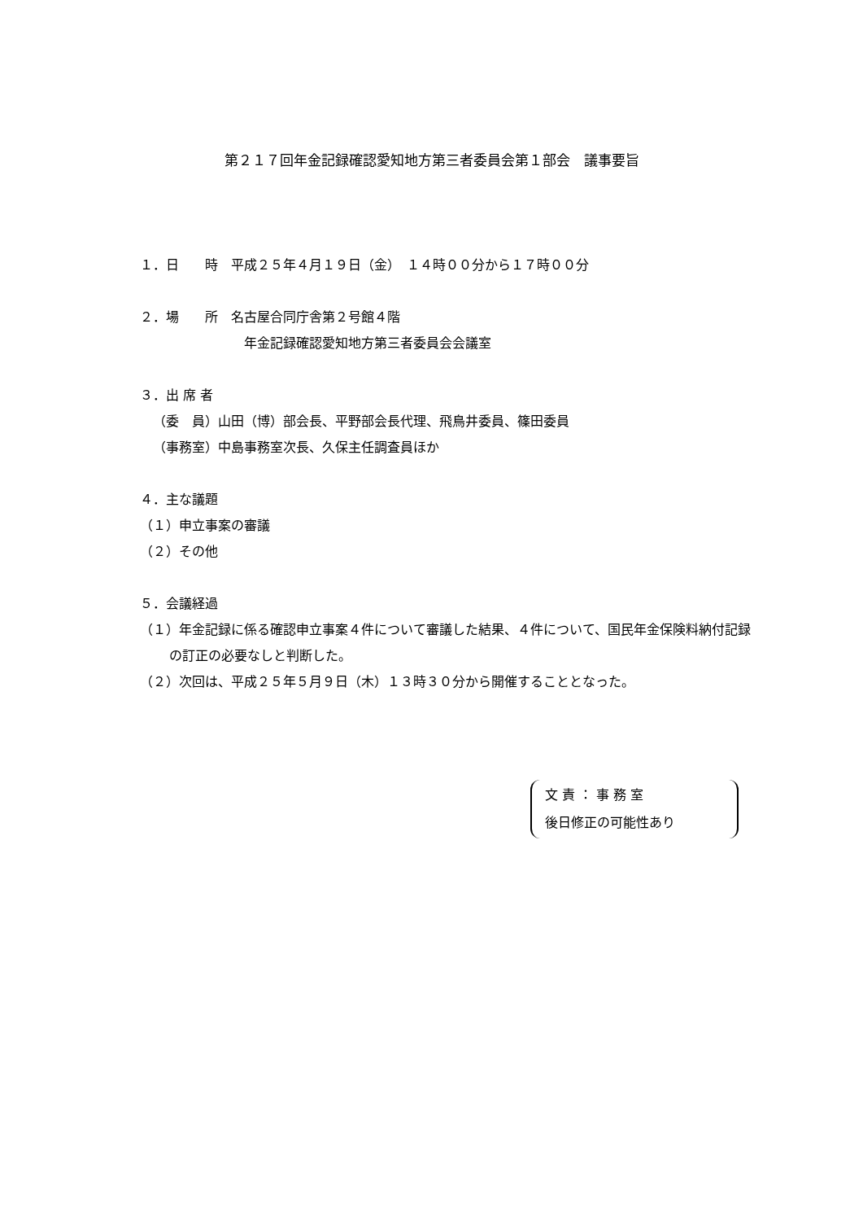第２１７回年金記録確認愛知地方第三者委員会第１部会　議事要旨
１．日　　時　平成２５年４月１９日（金）　１４時００分から１７時００分
２．場　　所　名古屋合同庁舎第２号館４階
年金記録確認愛知地方第三者委員会会議室
３．出 席 者
（委　員）山田（博）部会長、平野部会長代理、飛鳥井委員、篠田委員
（事務室）中島事務室次長、久保主任調査員ほか
４．主な議題
（１）申立事案の審議
（２）その他
５．会議経過
（１）年金記録に係る確認申立事案４件について審議した結果、４件について、国民年金保険料納付記録の訂正の必要なしと判断した。
（２）次回は、平成２５年５月９日（木）１３時３０分から開催することとなった。
文 責 ： 事 務 室
後日修正の可能性あり